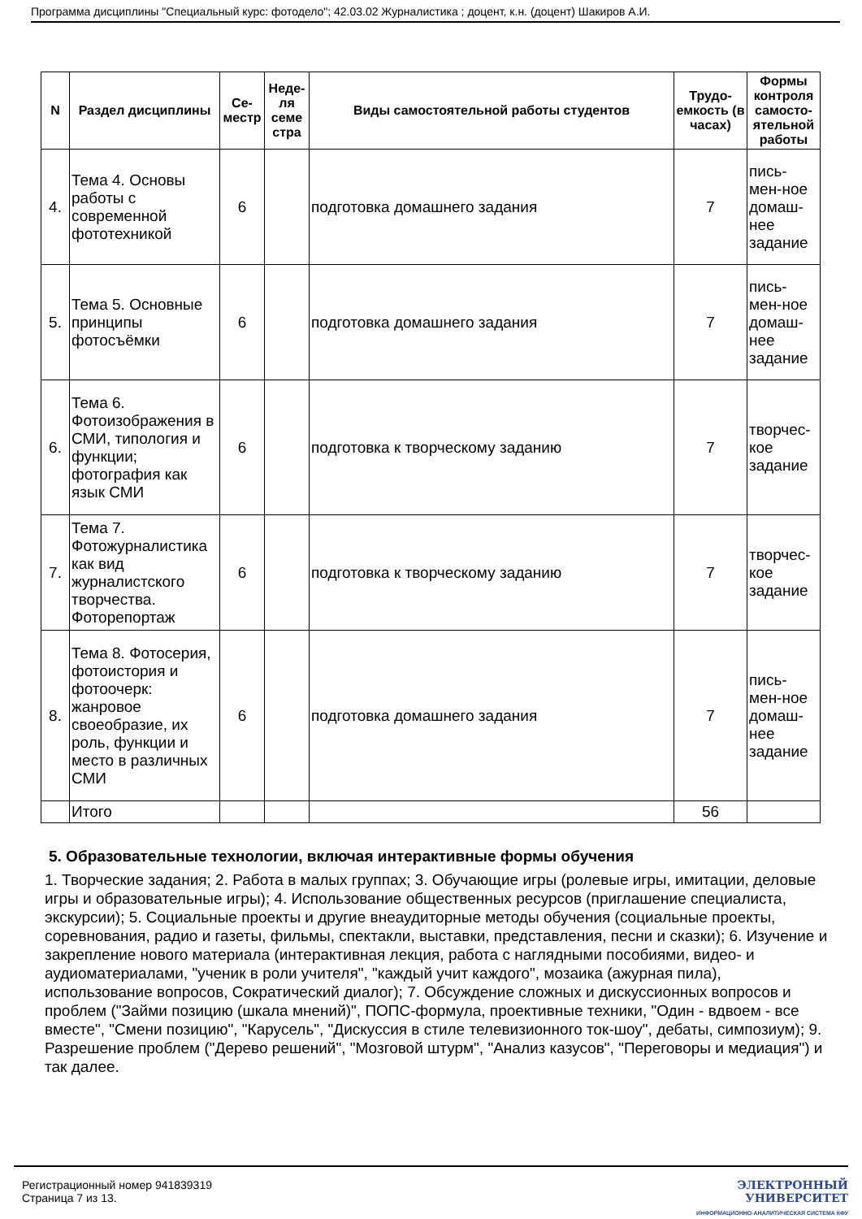Программа дисциплины "Специальный курс: фотоделo"; 42.03.02 Журналистика ; доцент, к.н. (доцент) Шакиров А.И.
| N | Раздел дисциплины | Се-местр | Неде-ля семе стра | Виды самостоятельной работы студентов | Трудо-емкость (в часах) | Формы контроля самосто-ятельной работы |
| --- | --- | --- | --- | --- | --- | --- |
| 4. | Тема 4. Основы работы с современной фототехникой | 6 | | подготовка домашнего задания | 7 | пись-мен-ное домаш-нее задание |
| 5. | Тема 5. Основные принципы фотосъёмки | 6 | | подготовка домашнего задания | 7 | пись-мен-ное домаш-нее задание |
| 6. | Тема 6. Фотоизображения в СМИ, типология и функции; фотография как язык СМИ | 6 | | подготовка к творческому заданию | 7 | творчес-кое задание |
| 7. | Тема 7. Фотожурналистика как вид журналистского творчества. Фоторепортаж | 6 | | подготовка к творческому заданию | 7 | творчес-кое задание |
| 8. | Тема 8. Фотосерия, фотоистория и фотоочерк: жанровое своеобразие, их роль, функции и место в различных СМИ | 6 | | подготовка домашнего задания | 7 | пись-мен-ное домаш-нее задание |
| | Итого | | | | 56 | |
5. Образовательные технологии, включая интерактивные формы обучения
1. Творческие задания; 2. Работа в малых группах; 3. Обучающие игры (ролевые игры, имитации, деловые игры и образовательные игры); 4. Использование общественных ресурсов (приглашение специалиста, экскурсии); 5. Социальные проекты и другие внеаудиторные методы обучения (социальные проекты, соревнования, радио и газеты, фильмы, спектакли, выставки, представления, песни и сказки); 6. Изучение и закрепление нового материала (интерактивная лекция, работа с наглядными пособиями, видео- и аудиоматериалами, "ученик в роли учителя", "каждый учит каждого", мозаика (ажурная пила), использование вопросов, Сократический диалог); 7. Обсуждение сложных и дискуссионных вопросов и проблем ("Займи позицию (шкала мнений)", ПОПС-формула, проективные техники, "Один - вдвоем - все вместе", "Смени позицию", "Карусель", "Дискуссия в стиле телевизионного ток-шоу", дебаты, симпозиум); 9. Разрешение проблем ("Дерево решений", "Мозговой штурм", "Анализ казусов", "Переговоры и медиация") и так далее.
Регистрационный номер 941839319
Страница 7 из 13.
ЭЛЕКТРОННЫЙ
УНИВЕРСИТЕТ
ИНФОРМАЦИОННО-АНАЛИТИЧЕСКАЯ СИСТЕМА КФУ